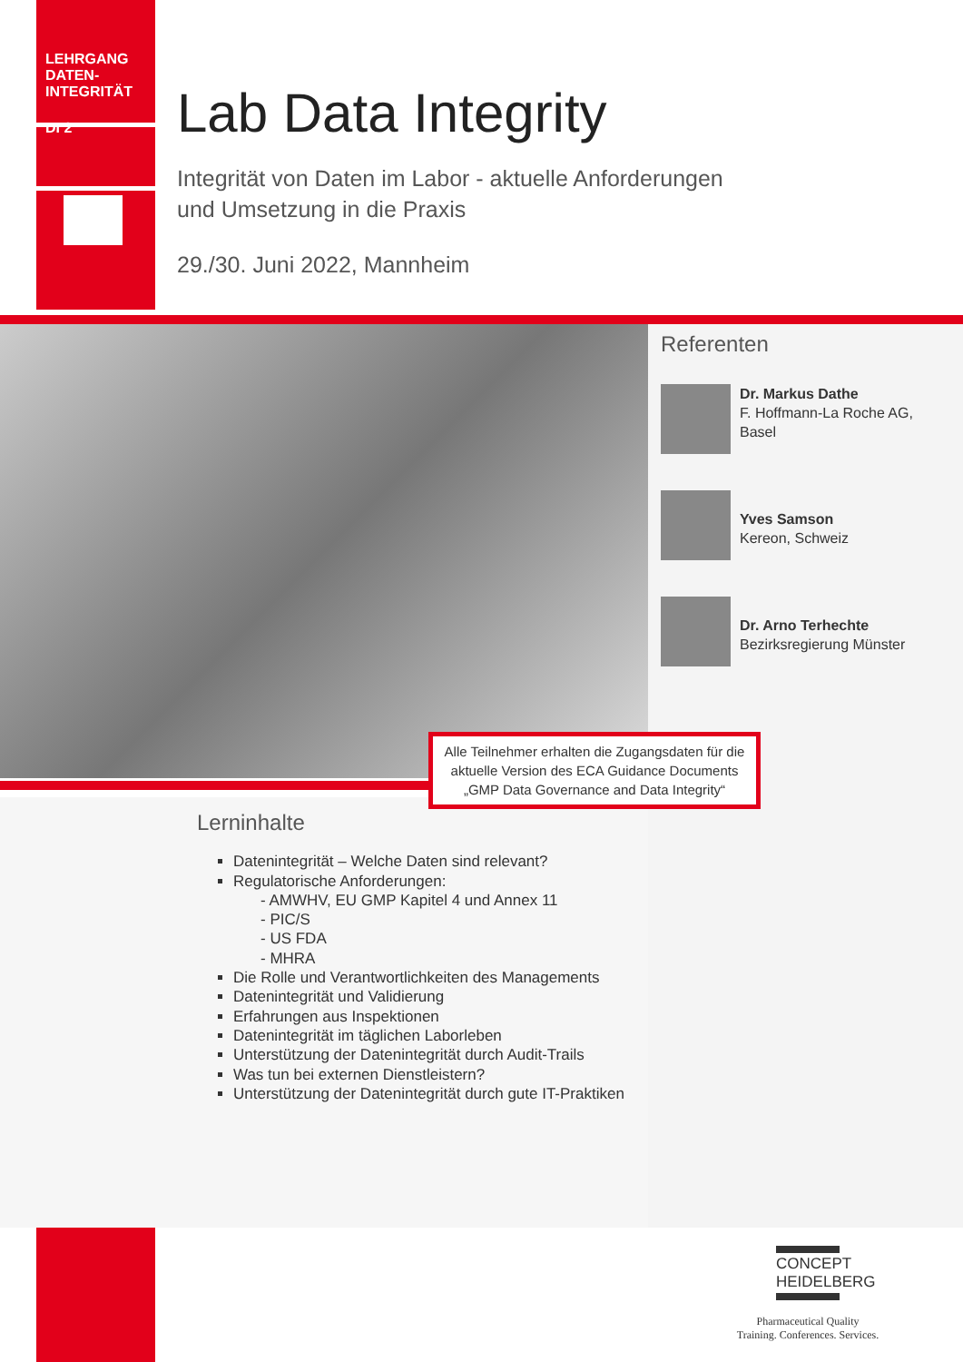LEHRGANG
DATEN-
INTEGRITÄT
DI 2
Lab Data Integrity
Integrität von Daten im Labor - aktuelle Anforderungen
und Umsetzung in die Praxis
29./30. Juni 2022, Mannheim
Referenten
Dr. Markus Dathe
F. Hoffmann-La Roche AG, Basel
Yves Samson
Kereon, Schweiz
Dr. Arno Terhechte
Bezirksregierung Münster
Alle Teilnehmer erhalten die Zugangsdaten für die aktuelle Version des ECA Guidance Documents „GMP Data Governance and Data Integrity“
Lerninhalte
Datenintegrität – Welche Daten sind relevant?
Regulatorische Anforderungen:
- AMWHV, EU GMP Kapitel 4 und Annex 11
- PIC/S
- US FDA
- MHRA
Die Rolle und Verantwortlichkeiten des Managements
Datenintegrität und Validierung
Erfahrungen aus Inspektionen
Datenintegrität im täglichen Laborleben
Unterstützung der Datenintegrität durch Audit-Trails
Was tun bei externen Dienstleistern?
Unterstützung der Datenintegrität durch gute IT-Praktiken
CONCEPT
HEIDELBERG
Pharmaceutical Quality
Training. Conferences. Services.